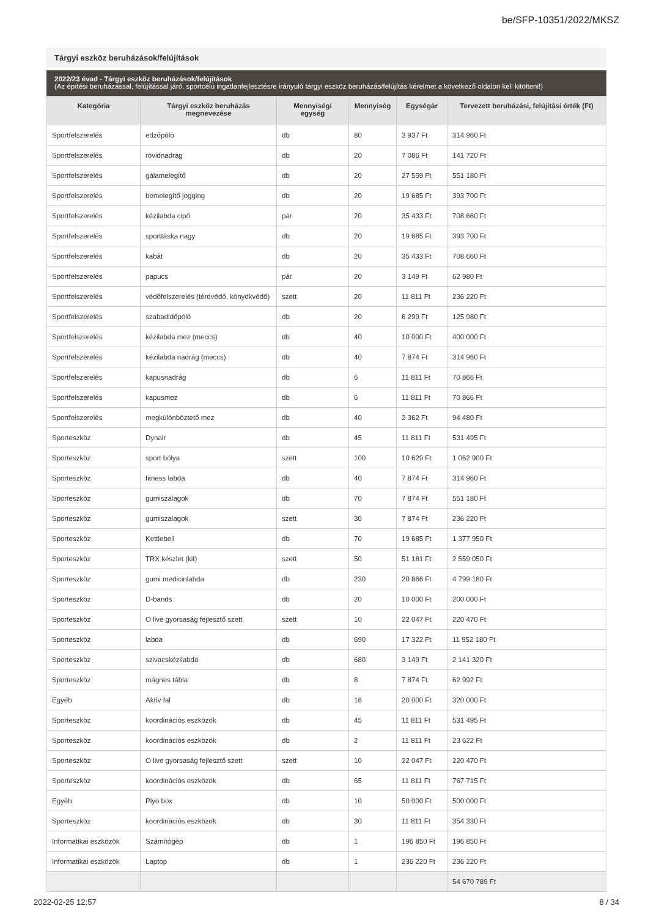be/SFP-10351/2022/MKSZ
Tárgyi eszköz beruházások/felújítások
2022/23 évad - Tárgyi eszköz beruházások/felújítások
(Az építési beruházással, felújítással járó, sportcélú ingatlanfejlesztésre irányuló tárgyi eszköz beruházás/felújítás kérelmet a következő oldalon kell kitölteni!)
| Kategória | Tárgyi eszköz beruházás megnevezése | Mennyiségi egység | Mennyiség | Egységár | Tervezett beruházási, felújítási érték (Ft) |
| --- | --- | --- | --- | --- | --- |
| Sportfelszerelés | edzőpóló | db | 80 | 3 937 Ft | 314 960 Ft |
| Sportfelszerelés | rövidnadrág | db | 20 | 7 086 Ft | 141 720 Ft |
| Sportfelszerelés | gálamelegítő | db | 20 | 27 559 Ft | 551 180 Ft |
| Sportfelszerelés | bemelegítő jogging | db | 20 | 19 685 Ft | 393 700 Ft |
| Sportfelszerelés | kézilabda cipő | pár | 20 | 35 433 Ft | 708 660 Ft |
| Sportfelszerelés | sporttáska nagy | db | 20 | 19 685 Ft | 393 700 Ft |
| Sportfelszerelés | kabát | db | 20 | 35 433 Ft | 708 660 Ft |
| Sportfelszerelés | papucs | pár | 20 | 3 149 Ft | 62 980 Ft |
| Sportfelszerelés | védőfelszerelés (térdvédő, könyökvédő) | szett | 20 | 11 811 Ft | 236 220 Ft |
| Sportfelszerelés | szabadidőpóló | db | 20 | 6 299 Ft | 125 980 Ft |
| Sportfelszerelés | kézilabda mez (meccs) | db | 40 | 10 000 Ft | 400 000 Ft |
| Sportfelszerelés | kézilabda nadrág (meccs) | db | 40 | 7 874 Ft | 314 960 Ft |
| Sportfelszerelés | kapusnadrág | db | 6 | 11 811 Ft | 70 866 Ft |
| Sportfelszerelés | kapusmez | db | 6 | 11 811 Ft | 70 866 Ft |
| Sportfelszerelés | megkülönböztető mez | db | 40 | 2 362 Ft | 94 480 Ft |
| Sporteszköz | Dynair | db | 45 | 11 811 Ft | 531 495 Ft |
| Sporteszköz | sport bólya | szett | 100 | 10 629 Ft | 1 062 900 Ft |
| Sporteszköz | fitness labda | db | 40 | 7 874 Ft | 314 960 Ft |
| Sporteszköz | gumiszalagok | db | 70 | 7 874 Ft | 551 180 Ft |
| Sporteszköz | gumiszalagok | szett | 30 | 7 874 Ft | 236 220 Ft |
| Sporteszköz | Kettlebell | db | 70 | 19 685 Ft | 1 377 950 Ft |
| Sporteszköz | TRX készlet (kit) | szett | 50 | 51 181 Ft | 2 559 050 Ft |
| Sporteszköz | gumi medicinlabda | db | 230 | 20 866 Ft | 4 799 180 Ft |
| Sporteszköz | D-bands | db | 20 | 10 000 Ft | 200 000 Ft |
| Sporteszköz | O live gyorsaság fejlesztő szett | szett | 10 | 22 047 Ft | 220 470 Ft |
| Sporteszköz | labda | db | 690 | 17 322 Ft | 11 952 180 Ft |
| Sporteszköz | szivacskézilabda | db | 680 | 3 149 Ft | 2 141 320 Ft |
| Sporteszköz | mágnes tábla | db | 8 | 7 874 Ft | 62 992 Ft |
| Egyéb | Aktív fal | db | 16 | 20 000 Ft | 320 000 Ft |
| Sporteszköz | koordinációs eszközök | db | 45 | 11 811 Ft | 531 495 Ft |
| Sporteszköz | koordinációs eszközök | db | 2 | 11 811 Ft | 23 622 Ft |
| Sporteszköz | O live gyorsaság fejlesztő szett | szett | 10 | 22 047 Ft | 220 470 Ft |
| Sporteszköz | koordinációs eszközök | db | 65 | 11 811 Ft | 767 715 Ft |
| Egyéb | Plyo box | db | 10 | 50 000 Ft | 500 000 Ft |
| Sporteszköz | koordinációs eszközök | db | 30 | 11 811 Ft | 354 330 Ft |
| Informatikai eszközök | Számítógép | db | 1 | 196 850 Ft | 196 850 Ft |
| Informatikai eszközök | Laptop | db | 1 | 236 220 Ft | 236 220 Ft |
| | | | | | 54 670 789 Ft |
2022-02-25 12:57 8 / 34